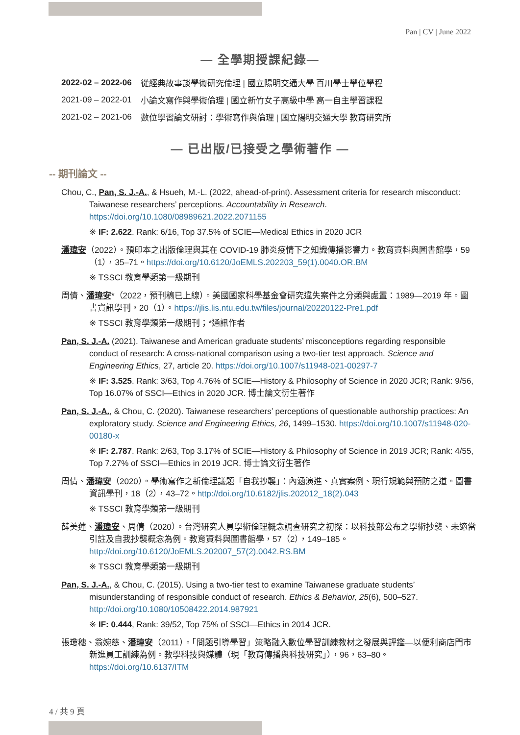Pan | CV | June 2022
— 全學期授課紀錄—
| 2022-02 – 2022-06 | 從經典故事談學術研究倫理 / 國立陽明交通大學 百川學士學位學程 |
| 2021-09 – 2022-01 | 小論文寫作與學術倫理 / 國立新竹女子高級中學 高一自主學習課程 |
| 2021-02 – 2021-06 | 數位學習論文研討：學術寫作與倫理 / 國立陽明交通大學 教育研究所 |
— 已出版/已接受之學術著作 —
-- 期刊論文 --
Chou, C., Pan, S. J.-A., & Hsueh, M.-L. (2022, ahead-of-print). Assessment criteria for research misconduct: Taiwanese researchers’ perceptions. Accountability in Research. https://doi.org/10.1080/08989621.2022.2071155
※ IF: 2.622. Rank: 6/16, Top 37.5% of SCIE—Medical Ethics in 2020 JCR
潘瑋安（2022）。預印本之出版倫理與其在 COVID-19 肺炎疫情下之知識傳播影響力。教育資料與圖書館學，59（1），35–71。https://doi.org/10.6120/JoEMLS.202203_59(1).0040.OR.BM
※ TSSCI 教育學類第一級期刊
周倩、潘瑋安*（2022，預刊稿已上線）。美國國家科學基金會研究違失案件之分類與處置：1989—2019 年。圖書資訊學刊，20（1）。https://jlis.lis.ntu.edu.tw/files/journal/20220122-Pre1.pdf
※ TSSCI 教育學類第一級期刊；*通訊作者
Pan, S. J.-A. (2021). Taiwanese and American graduate students’ misconceptions regarding responsible conduct of research: A cross-national comparison using a two-tier test approach. Science and Engineering Ethics, 27, article 20. https://doi.org/10.1007/s11948-021-00297-7
※ IF: 3.525. Rank: 3/63, Top 4.76% of SCIE—History & Philosophy of Science in 2020 JCR; Rank: 9/56, Top 16.07% of SSCI—Ethics in 2020 JCR. 博士論文衍生著作
Pan, S. J.-A., & Chou, C. (2020). Taiwanese researchers’ perceptions of questionable authorship practices: An exploratory study. Science and Engineering Ethics, 26, 1499–1530. https://doi.org/10.1007/s11948-020-00180-x
※ IF: 2.787. Rank: 2/63, Top 3.17% of SCIE—History & Philosophy of Science in 2019 JCR; Rank: 4/55, Top 7.27% of SSCI—Ethics in 2019 JCR. 博士論文衍生著作
周倩、潘瑋安（2020）。學術寫作之新倫理議題「自我抄襲」：內涵演進、真實案例、現行規範與預防之道。圖書資訊學刊，18（2），43–72。http://doi.org/10.6182/jlis.202012_18(2).043
※ TSSCI 教育學類第一級期刊
薛美蓮、潘瑋安、周倩（2020）。台灣研究人員學術倫理概念調查研究之初探：以科技部公布之學術抄襲、未適當引註及自我抄襲概念為例。教育資料與圖書館學，57（2），149–185。http://doi.org/10.6120/JoEMLS.202007_57(2).0042.RS.BM
※ TSSCI 教育學類第一級期刊
Pan, S. J.-A., & Chou, C. (2015). Using a two-tier test to examine Taiwanese graduate students’ misunderstanding of responsible conduct of research. Ethics & Behavior, 25(6), 500–527. http://doi.org/10.1080/10508422.2014.987921
※ IF: 0.444, Rank: 39/52, Top 75% of SSCI—Ethics in 2014 JCR.
張瓊穗、翁婉慈、潘瑋安（2011）。「問題引導學習」策略融入數位學習訓練教材之發展與評鑑—以便利商店門市新進員工訓練為例。教學科技與媒體（現「教育傳播與科技研究」），96，63–80。https://doi.org/10.6137/ITM
4 / 共 9 頁